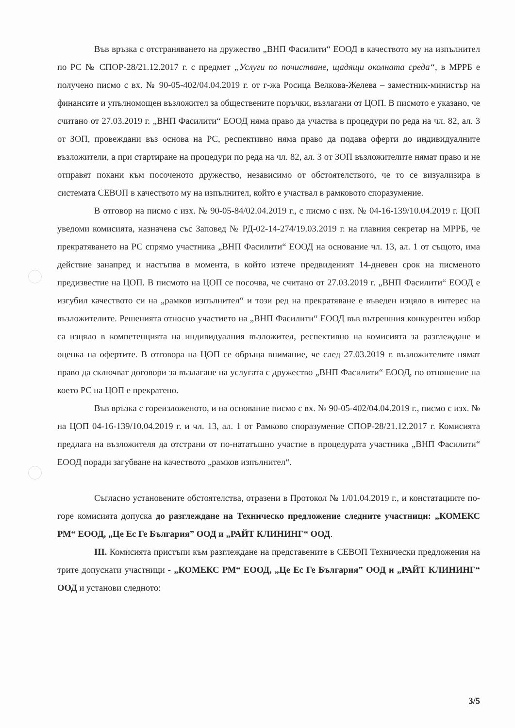Във връзка с отстраняването на дружество „ВНП Фасилити“ ЕООД в качеството му на изпълнител по РС № СПОР-28/21.12.2017 г. с предмет „Услуги по почистване, щадящи околната среда“, в МРРБ е получено писмо с вх. № 90-05-402/04.04.2019 г. от г-жа Росица Велкова-Желева – заместник-министър на финансите и упълномощен възложител за обществените поръчки, възлагани от ЦОП. В писмото е указано, че считано от 27.03.2019 г. „ВНП Фасилити“ ЕООД няма право да участва в процедури по реда на чл. 82, ал. 3 от ЗОП, провеждани въз основа на РС, респективно няма право да подава оферти до индивидуалните възложители, а при стартиране на процедури по реда на чл. 82, ал. 3 от ЗОП възложителите нямат право и не отправят покани към посоченото дружество, независимо от обстоятелството, че то се визуализира в системата СЕВОП в качеството му на изпълнител, който е участвал в рамковото споразумение.
В отговор на писмо с изх. № 90-05-84/02.04.2019 г., с писмо с изх. № 04-16-139/10.04.2019 г. ЦОП уведоми комисията, назначена със Заповед № РД-02-14-274/19.03.2019 г. на главния секретар на МРРБ, че прекратяването на РС спрямо участника „ВНП Фасилити“ ЕООД на основание чл. 13, ал. 1 от същото, има действие занапред и настъпва в момента, в който изтече предвиденият 14-дневен срок на писменото предизвестие на ЦОП. В писмото на ЦОП се посочва, че считано от 27.03.2019 г. „ВНП Фасилити“ ЕООД е изгубил качеството си на „рамков изпълнител“ и този ред на прекратяване е въведен изцяло в интерес на възложителите. Решенията относно участието на „ВНП Фасилити“ ЕООД във вътрешния конкурентен избор са изцяло в компетенцията на индивидуалния възложител, респективно на комисията за разглеждане и оценка на офертите. В отговора на ЦОП се обръща внимание, че след 27.03.2019 г. възложителите нямат право да сключват договори за възлагане на услугата с дружество „ВНП Фасилити“ ЕООД, по отношение на което РС на ЦОП е прекратено.
Във връзка с гореизложеното, и на основание писмо с вх. № 90-05-402/04.04.2019 г., писмо с изх. № на ЦОП 04-16-139/10.04.2019 г. и чл. 13, ал. 1 от Рамково споразумение СПОР-28/21.12.2017 г. Комисията предлага на възложителя да отстрани от по-нататъшно участие в процедурата участника „ВНП Фасилити“ ЕООД поради загубване на качеството „рамков изпълнител“.
Съгласно установените обстоятелства, отразени в Протокол № 1/01.04.2019 г., и констатациите по-горе комисията допуска до разглеждане на Техническо предложение следните участници: „КОМЕКС РМ“ ЕООД, „Це Ес Ге България” ООД и „РАЙТ КЛИНИНГ“ ООД.
III. Комисията пристъпи към разглеждане на представените в СЕВОП Технически предложения на трите допуснати участници - „КОМЕКС РМ“ ЕООД, „Це Ес Ге България” ООД и „РАЙТ КЛИНИНГ“ ООД и установи следното:
3/5